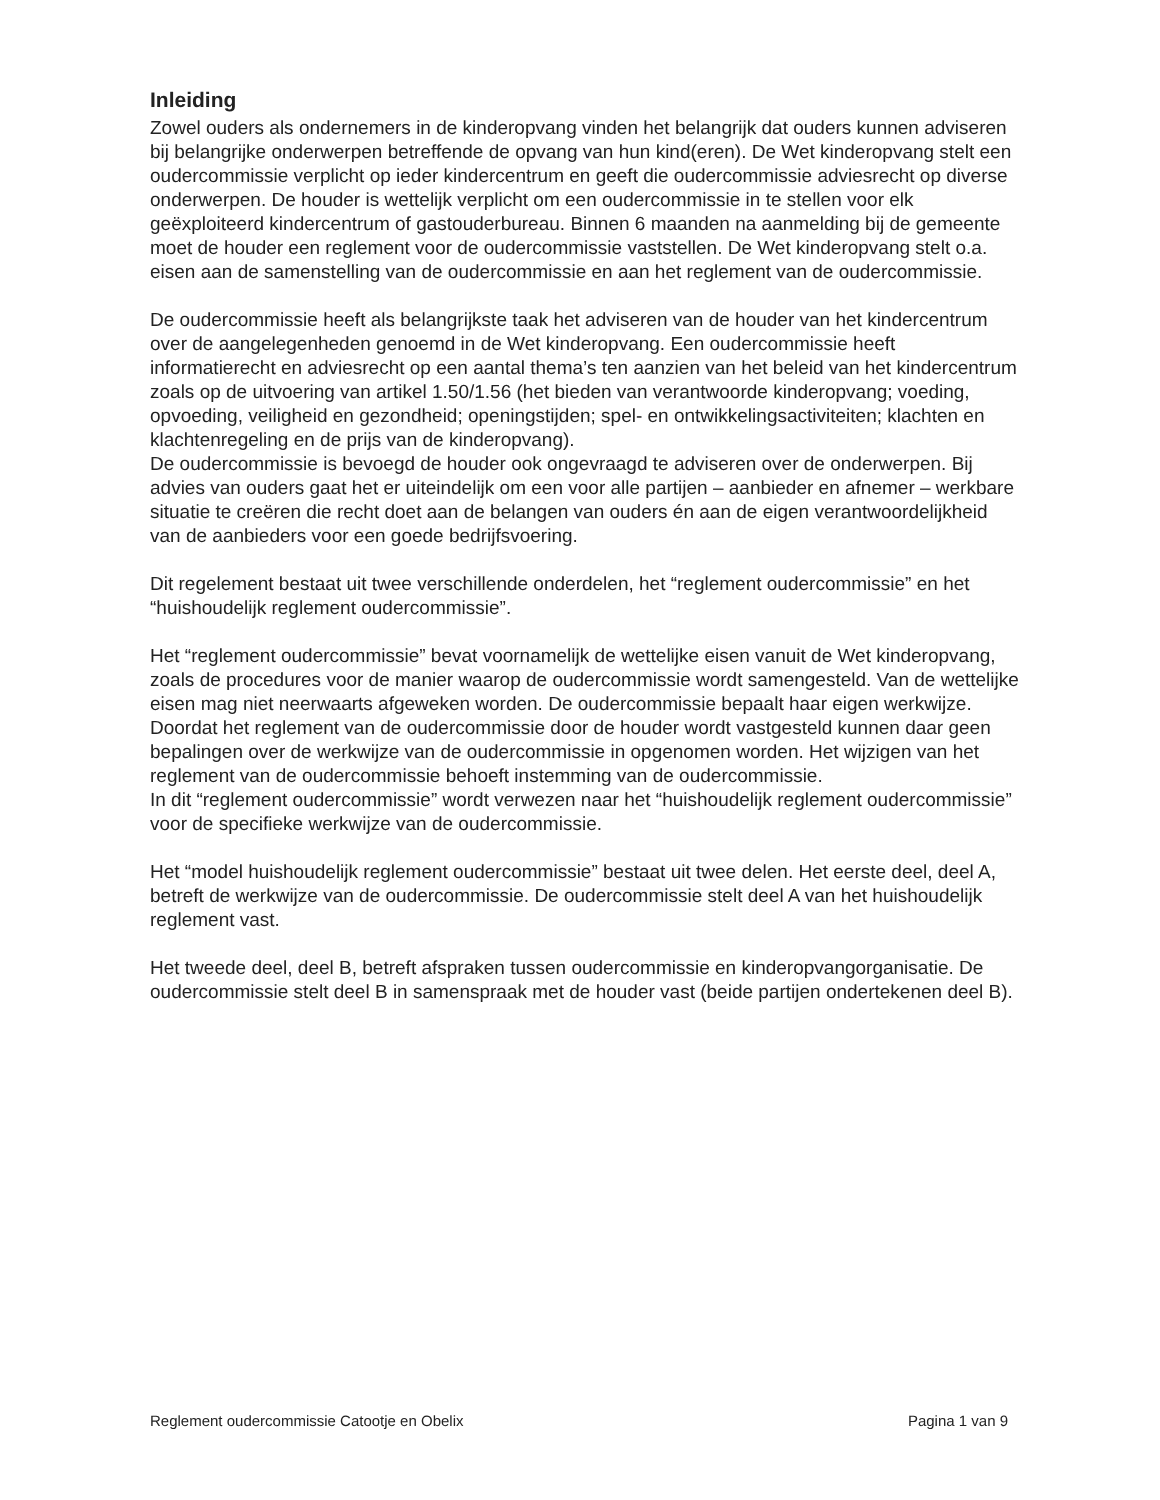Inleiding
Zowel ouders als ondernemers in de kinderopvang vinden het belangrijk dat ouders kunnen adviseren bij belangrijke onderwerpen betreffende de opvang van hun kind(eren). De Wet kinderopvang stelt een oudercommissie verplicht op ieder kindercentrum en geeft die oudercommissie adviesrecht op diverse onderwerpen. De houder is wettelijk verplicht om een oudercommissie in te stellen voor elk geëxploiteerd kindercentrum of gastouderbureau. Binnen 6 maanden na aanmelding bij de gemeente moet de houder een reglement voor de oudercommissie vaststellen. De Wet kinderopvang stelt o.a. eisen aan de samenstelling van de oudercommissie en aan het reglement van de oudercommissie.
De oudercommissie heeft als belangrijkste taak het adviseren van de houder van het kindercentrum over de aangelegenheden genoemd in de Wet kinderopvang. Een oudercommissie heeft informatierecht en adviesrecht op een aantal thema’s ten aanzien van het beleid van het kindercentrum zoals op de uitvoering van artikel 1.50/1.56 (het bieden van verantwoorde kinderopvang; voeding, opvoeding, veiligheid en gezondheid; openingstijden; spel- en ontwikkelingsactiviteiten; klachten en klachtenregeling en de prijs van de kinderopvang).
De oudercommissie is bevoegd de houder ook ongevraagd te adviseren over de onderwerpen. Bij advies van ouders gaat het er uiteindelijk om een voor alle partijen – aanbieder en afnemer – werkbare situatie te creëren die recht doet aan de belangen van ouders én aan de eigen verantwoordelijkheid van de aanbieders voor een goede bedrijfsvoering.
Dit regelement bestaat uit twee verschillende onderdelen, het “reglement oudercommissie” en het “huishoudelijk reglement oudercommissie”.
Het “reglement oudercommissie” bevat voornamelijk de wettelijke eisen vanuit de Wet kinderopvang, zoals de procedures voor de manier waarop de oudercommissie wordt samengesteld. Van de wettelijke eisen mag niet neerwaarts afgeweken worden. De oudercommissie bepaalt haar eigen werkwijze. Doordat het reglement van de oudercommissie door de houder wordt vastgesteld kunnen daar geen bepalingen over de werkwijze van de oudercommissie in opgenomen worden. Het wijzigen van het reglement van de oudercommissie behoeft instemming van de oudercommissie.
In dit “reglement oudercommissie” wordt verwezen naar het “huishoudelijk reglement oudercommissie” voor de specifieke werkwijze van de oudercommissie.
Het “model huishoudelijk reglement oudercommissie” bestaat uit twee delen. Het eerste deel, deel A, betreft de werkwijze van de oudercommissie. De oudercommissie stelt deel A van het huishoudelijk reglement vast.
Het tweede deel, deel B, betreft afspraken tussen oudercommissie en kinderopvangorganisatie. De oudercommissie stelt deel B in samenspraak met de houder vast (beide partijen ondertekenen deel B).
Reglement oudercommissie Catootje en Obelix Pagina 1 van 9